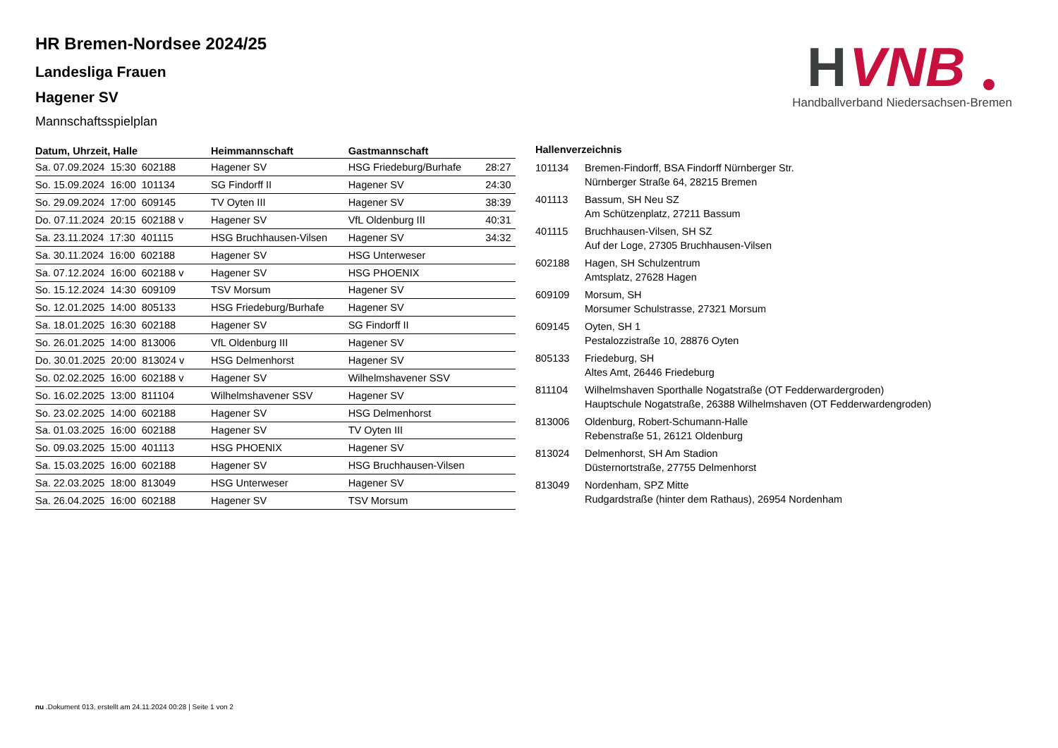H
VNB
Handballverband Niedersachsen-Bremen
HR Bremen-Nordsee 2024/25
Landesliga Frauen
Hagener SV
Mannschaftsspielplan
| Datum, Uhrzeit, Halle | Heimmannschaft | Gastmannschaft | |
| --- | --- | --- | --- |
| Sa. 07.09.2024 15:30 602188 | Hagener SV | HSG Friedeburg/Burhafe | 28:27 |
| So. 15.09.2024 16:00 101134 | SG Findorff II | Hagener SV | 24:30 |
| So. 29.09.2024 17:00 609145 | TV Oyten III | Hagener SV | 38:39 |
| Do. 07.11.2024 20:15 602188 v | Hagener SV | VfL Oldenburg III | 40:31 |
| Sa. 23.11.2024 17:30 401115 | HSG Bruchhausen-Vilsen | Hagener SV | 34:32 |
| Sa. 30.11.2024 16:00 602188 | Hagener SV | HSG Unterweser | |
| Sa. 07.12.2024 16:00 602188 v | Hagener SV | HSG PHOENIX | |
| So. 15.12.2024 14:30 609109 | TSV Morsum | Hagener SV | |
| So. 12.01.2025 14:00 805133 | HSG Friedeburg/Burhafe | Hagener SV | |
| Sa. 18.01.2025 16:30 602188 | Hagener SV | SG Findorff II | |
| So. 26.01.2025 14:00 813006 | VfL Oldenburg III | Hagener SV | |
| Do. 30.01.2025 20:00 813024 v | HSG Delmenhorst | Hagener SV | |
| So. 02.02.2025 16:00 602188 v | Hagener SV | Wilhelmshavener SSV | |
| So. 16.02.2025 13:00 811104 | Wilhelmshavener SSV | Hagener SV | |
| So. 23.02.2025 14:00 602188 | Hagener SV | HSG Delmenhorst | |
| Sa. 01.03.2025 16:00 602188 | Hagener SV | TV Oyten III | |
| So. 09.03.2025 15:00 401113 | HSG PHOENIX | Hagener SV | |
| Sa. 15.03.2025 16:00 602188 | Hagener SV | HSG Bruchhausen-Vilsen | |
| Sa. 22.03.2025 18:00 813049 | HSG Unterweser | Hagener SV | |
| Sa. 26.04.2025 16:00 602188 | Hagener SV | TSV Morsum | |
Hallenverzeichnis
| 101134 | Bremen-Findorff, BSA Findorff Nürnberger Str. Nürnberger Straße 64, 28215 Bremen |
| 401113 | Bassum, SH Neu SZ Am Schützenplatz, 27211 Bassum |
| 401115 | Bruchhausen-Vilsen, SH SZ Auf der Loge, 27305 Bruchhausen-Vilsen |
| 602188 | Hagen, SH Schulzentrum Amtsplatz, 27628 Hagen |
| 609109 | Morsum, SH Morsumer Schulstrasse, 27321 Morsum |
| 609145 | Oyten, SH 1 Pestalozzistraße 10, 28876 Oyten |
| 805133 | Friedeburg, SH Altes Amt, 26446 Friedeburg |
| 811104 | Wilhelmshaven Sporthalle Nogatstraße (OT Fedderwardergroden) Hauptschule Nogatstraße, 26388 Wilhelmshaven (OT Fedderwardengroden) |
| 813006 | Oldenburg, Robert-Schumann-Halle Rebenstraße 51, 26121 Oldenburg |
| 813024 | Delmenhorst, SH Am Stadion Düsternortstraße, 27755 Delmenhorst |
| 813049 | Nordenham, SPZ Mitte Rudgardstraße (hinter dem Rathaus), 26954 Nordenham |
nu .Dokument 013, erstellt am 24.11.2024 00:28 | Seite 1 von 2